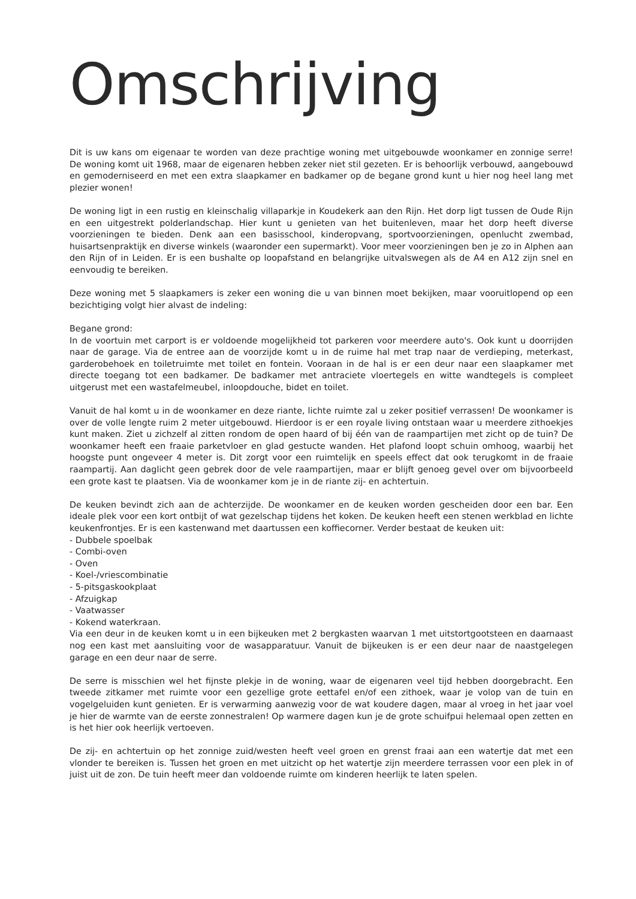Omschrijving
Dit is uw kans om eigenaar te worden van deze prachtige woning met uitgebouwde woonkamer en zonnige serre! De woning komt uit 1968, maar de eigenaren hebben zeker niet stil gezeten. Er is behoorlijk verbouwd, aangebouwd en gemoderniseerd en met een extra slaapkamer en badkamer op de begane grond kunt u hier nog heel lang met plezier wonen!
De woning ligt in een rustig en kleinschalig villaparkje in Koudekerk aan den Rijn. Het dorp ligt tussen de Oude Rijn en een uitgestrekt polderlandschap. Hier kunt u genieten van het buitenleven, maar het dorp heeft diverse voorzieningen te bieden. Denk aan een basisschool, kinderopvang, sportvoorzieningen, openlucht zwembad, huisartsenpraktijk en diverse winkels (waaronder een supermarkt). Voor meer voorzieningen ben je zo in Alphen aan den Rijn of in Leiden. Er is een bushalte op loopafstand en belangrijke uitvalswegen als de A4 en A12 zijn snel en eenvoudig te bereiken.
Deze woning met 5 slaapkamers is zeker een woning die u van binnen moet bekijken, maar vooruitlopend op een bezichtiging volgt hier alvast de indeling:
Begane grond:
In de voortuin met carport is er voldoende mogelijkheid tot parkeren voor meerdere auto's. Ook kunt u doorrijden naar de garage. Via de entree aan de voorzijde komt u in de ruime hal met trap naar de verdieping, meterkast, garderobehoek en toiletruimte met toilet en fontein. Vooraan in de hal is er een deur naar een slaapkamer met directe toegang tot een badkamer. De badkamer met antraciete vloertegels en witte wandtegels is compleet uitgerust met een wastafelmeubel, inloopdouche, bidet en toilet.
Vanuit de hal komt u in de woonkamer en deze riante, lichte ruimte zal u zeker positief verrassen! De woonkamer is over de volle lengte ruim 2 meter uitgebouwd. Hierdoor is er een royale living ontstaan waar u meerdere zithoekjes kunt maken. Ziet u zichzelf al zitten rondom de open haard of bij één van de raampartijen met zicht op de tuin? De woonkamer heeft een fraaie parketvloer en glad gestucte wanden. Het plafond loopt schuin omhoog, waarbij het hoogste punt ongeveer 4 meter is. Dit zorgt voor een ruimtelijk en speels effect dat ook terugkomt in de fraaie raampartij. Aan daglicht geen gebrek door de vele raampartijen, maar er blijft genoeg gevel over om bijvoorbeeld een grote kast te plaatsen. Via de woonkamer kom je in de riante zij- en achtertuin.
De keuken bevindt zich aan de achterzijde. De woonkamer en de keuken worden gescheiden door een bar. Een ideale plek voor een kort ontbijt of wat gezelschap tijdens het koken. De keuken heeft een stenen werkblad en lichte keukenfrontjes. Er is een kastenwand met daartussen een koffiecorner. Verder bestaat de keuken uit:
- Dubbele spoelbak
- Combi-oven
- Oven
- Koel-/vriescombinatie
- 5-pitsgaskookplaat
- Afzuigkap
- Vaatwasser
- Kokend waterkraan.
Via een deur in de keuken komt u in een bijkeuken met 2 bergkasten waarvan 1 met uitstortgootsteen en daarnaast nog een kast met aansluiting voor de wasapparatuur. Vanuit de bijkeuken is er een deur naar de naastgelegen garage en een deur naar de serre.
De serre is misschien wel het fijnste plekje in de woning, waar de eigenaren veel tijd hebben doorgebracht. Een tweede zitkamer met ruimte voor een gezellige grote eettafel en/of een zithoek, waar je volop van de tuin en vogelgeluiden kunt genieten. Er is verwarming aanwezig voor de wat koudere dagen, maar al vroeg in het jaar voel je hier de warmte van de eerste zonnestralen! Op warmere dagen kun je de grote schuifpui helemaal open zetten en is het hier ook heerlijk vertoeven.
De zij- en achtertuin op het zonnige zuid/westen heeft veel groen en grenst fraai aan een watertje dat met een vlonder te bereiken is. Tussen het groen en met uitzicht op het watertje zijn meerdere terrassen voor een plek in of juist uit de zon. De tuin heeft meer dan voldoende ruimte om kinderen heerlijk te laten spelen.